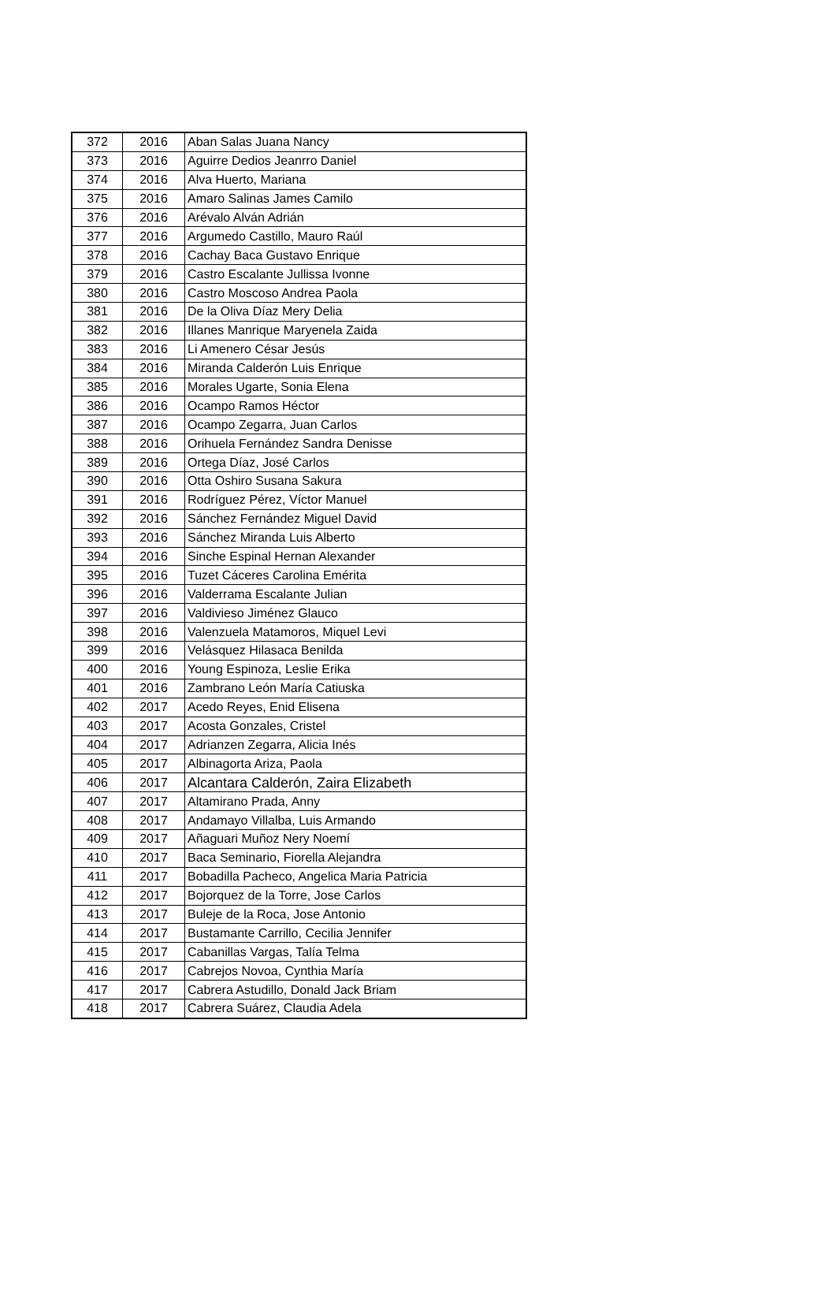| 372 | 2016 | Aban Salas Juana Nancy |
| 373 | 2016 | Aguirre Dedios Jeanrro Daniel |
| 374 | 2016 | Alva Huerto, Mariana |
| 375 | 2016 | Amaro Salinas James Camilo |
| 376 | 2016 | Arévalo Alván Adrián |
| 377 | 2016 | Argumedo Castillo, Mauro Raúl |
| 378 | 2016 | Cachay Baca Gustavo Enrique |
| 379 | 2016 | Castro Escalante Jullissa Ivonne |
| 380 | 2016 | Castro Moscoso Andrea Paola |
| 381 | 2016 | De la Oliva Díaz Mery Delia |
| 382 | 2016 | Illanes Manrique Maryenela Zaida |
| 383 | 2016 | Li Amenero César Jesús |
| 384 | 2016 | Miranda Calderón Luis Enrique |
| 385 | 2016 | Morales Ugarte, Sonia Elena |
| 386 | 2016 | Ocampo Ramos Héctor |
| 387 | 2016 | Ocampo Zegarra, Juan Carlos |
| 388 | 2016 | Orihuela Fernández Sandra Denisse |
| 389 | 2016 | Ortega Díaz, José Carlos |
| 390 | 2016 | Otta Oshiro Susana Sakura |
| 391 | 2016 | Rodríguez Pérez, Víctor Manuel |
| 392 | 2016 | Sánchez Fernández Miguel David |
| 393 | 2016 | Sánchez Miranda Luis Alberto |
| 394 | 2016 | Sinche Espinal Hernan Alexander |
| 395 | 2016 | Tuzet Cáceres Carolina Emérita |
| 396 | 2016 | Valderrama Escalante Julian |
| 397 | 2016 | Valdivieso Jiménez Glauco |
| 398 | 2016 | Valenzuela Matamoros, Miquel Levi |
| 399 | 2016 | Velásquez Hilasaca Benilda |
| 400 | 2016 | Young Espinoza, Leslie Erika |
| 401 | 2016 | Zambrano León María Catiuska |
| 402 | 2017 | Acedo Reyes, Enid Elisena |
| 403 | 2017 | Acosta Gonzales, Cristel |
| 404 | 2017 | Adrianzen Zegarra, Alicia Inés |
| 405 | 2017 | Albinagorta Ariza, Paola |
| 406 | 2017 | Alcantara Calderón, Zaira Elizabeth |
| 407 | 2017 | Altamirano Prada, Anny |
| 408 | 2017 | Andamayo Villalba, Luis Armando |
| 409 | 2017 | Añaguari Muñoz Nery Noemí |
| 410 | 2017 | Baca Seminario, Fiorella Alejandra |
| 411 | 2017 | Bobadilla Pacheco, Angelica Maria Patricia |
| 412 | 2017 | Bojorquez de la Torre, Jose Carlos |
| 413 | 2017 | Buleje de la Roca, Jose Antonio |
| 414 | 2017 | Bustamante Carrillo, Cecilia Jennifer |
| 415 | 2017 | Cabanillas Vargas, Talía Telma |
| 416 | 2017 | Cabrejos Novoa, Cynthia María |
| 417 | 2017 | Cabrera Astudillo, Donald Jack Briam |
| 418 | 2017 | Cabrera Suárez, Claudia Adela |